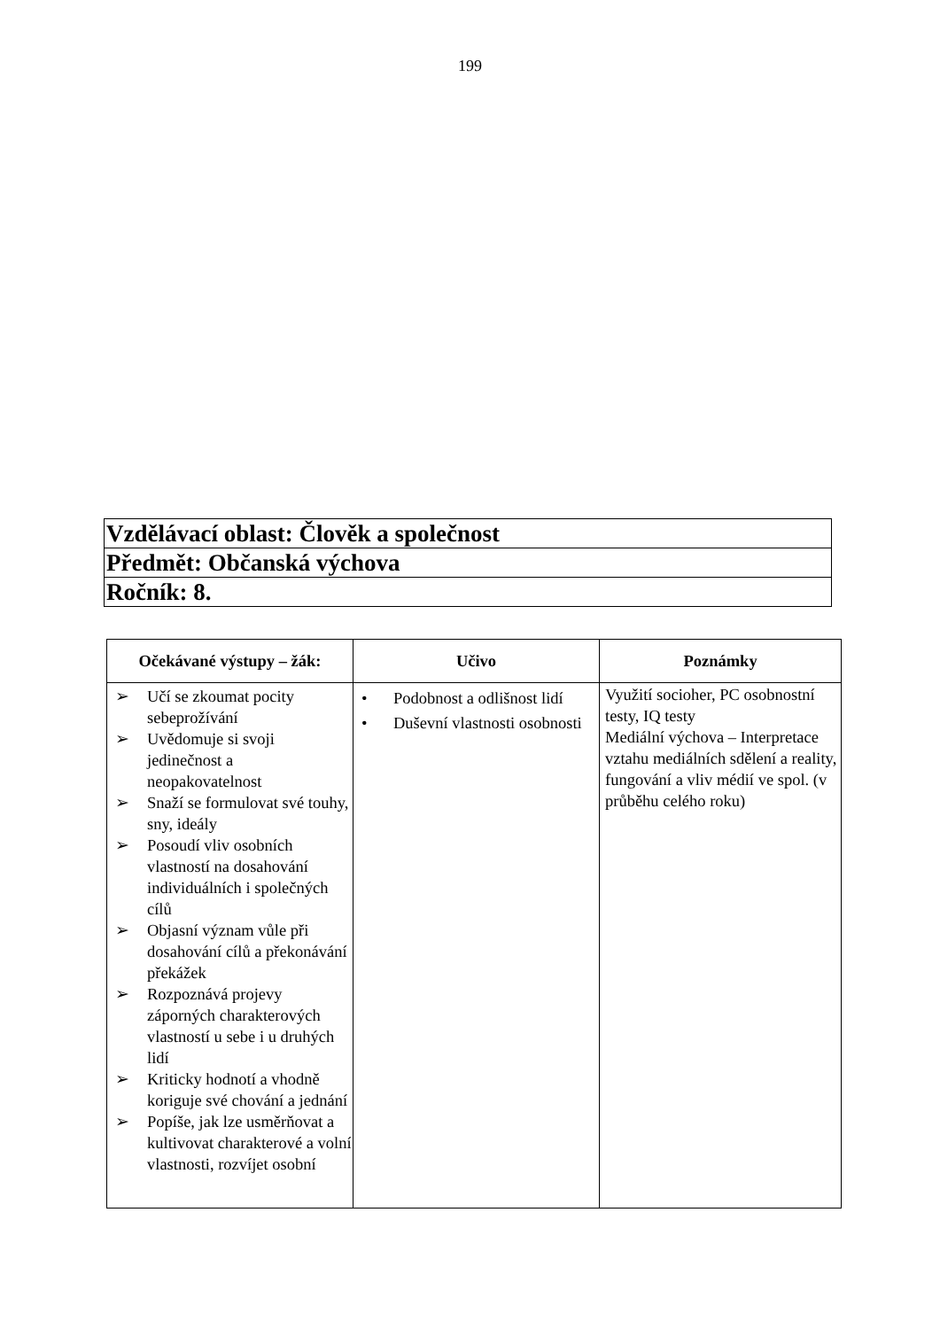199
| Vzdělávací oblast: Člověk a společnost |
| Předmět: Občanská výchova |
| Ročník: 8. |
| Očekávané výstupy – žák: | Učivo | Poznámky |
| --- | --- | --- |
| ➢ Učí se zkoumat pocity sebeprožívání ➢ Uvědomuje si svoji jedinečnost a neopakovatelnost ➢ Snaží se formulovat své touhy, sny, ideály ➢ Posoudí vliv osobních vlastností na dosahování individuálních i společných cílů ➢ Objasní význam vůle při dosahování cílů a překonávání překážek ➢ Rozpoznává projevy záporných charakterových vlastností u sebe i u druhých lidí ➢ Kriticky hodnotí a vhodně koriguje své chování a jednání ➢ Popíše, jak lze usměrňovat a kultivovat charakterové a volní vlastnosti, rozvíjet osobní | • Podobnost a odlišnost lidí • Duševní vlastnosti osobnosti | Využití socioher, PC osobnostní testy, IQ testy Mediální výchova – Interpretace vztahu mediálních sdělení a reality, fungování a vliv médií ve spol. (v průběhu celého roku) |